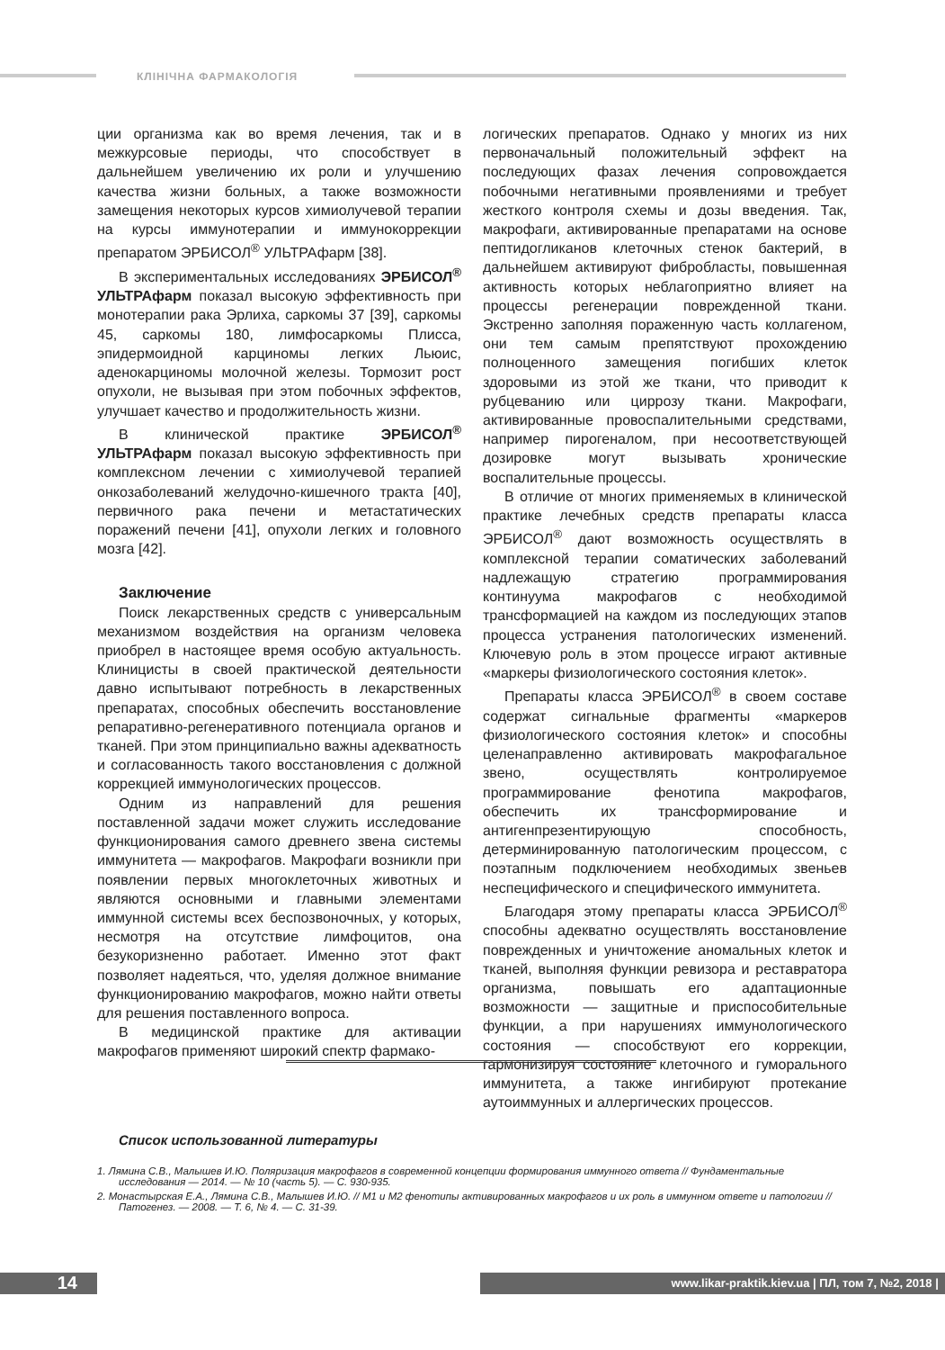КЛІНІЧНА ФАРМАКОЛОГІЯ
ции организма как во время лечения, так и в межкурсовые периоды, что способствует в дальнейшем увеличению их роли и улучшению качества жизни больных, а также возможности замещения некоторых курсов химиолучевой терапии на курсы иммунотерапии и иммунокоррекции препаратом ЭРБИСОЛ<sup>®</sup> УЛЬТРАфарм [38].
В экспериментальных исследованиях ЭРБИСОЛ<sup>®</sup> УЛЬТРАфарм показал высокую эффективность при монотерапии рака Эрлиха, саркомы 37 [39], саркомы 45, саркомы 180, лимфосаркомы Плисса, эпидермоидной карциномы легких Льюис, аденокарциномы молочной железы. Тормозит рост опухоли, не вызывая при этом побочных эффектов, улучшает качество и продолжительность жизни.
В клинической практике ЭРБИСОЛ<sup>®</sup> УЛЬТРАфарм показал высокую эффективность при комплексном лечении с химиолучевой терапией онкозаболеваний желудочно-кишечного тракта [40], первичного рака печени и метастатических поражений печени [41], опухоли легких и головного мозга [42].
Заключение
Поиск лекарственных средств с универсальным механизмом воздействия на организм человека приобрел в настоящее время особую актуальность. Клиницисты в своей практической деятельности давно испытывают потребность в лекарственных препаратах, способных обеспечить восстановление репаративно-регенеративного потенциала органов и тканей. При этом принципиально важны адекватность и согласованность такого восстановления с должной коррекцией иммунологических процессов.
Одним из направлений для решения поставленной задачи может служить исследование функционирования самого древнего звена системы иммунитета — макрофагов. Макрофаги возникли при появлении первых многоклеточных животных и являются основными и главными элементами иммунной системы всех беспозвоночных, у которых, несмотря на отсутствие лимфоцитов, она безукоризненно работает. Именно этот факт позволяет надеяться, что, уделяя должное внимание функционированию макрофагов, можно найти ответы для решения поставленного вопроса.
В медицинской практике для активации макрофагов применяют широкий спектр фармако-
логических препаратов. Однако у многих из них первоначальный положительный эффект на последующих фазах лечения сопровождается побочными негативными проявлениями и требует жесткого контроля схемы и дозы введения. Так, макрофаги, активированные препаратами на основе пептидогликанов клеточных стенок бактерий, в дальнейшем активируют фибробласты, повышенная активность которых неблагоприятно влияет на процессы регенерации поврежденной ткани. Экстренно заполняя пораженную часть коллагеном, они тем самым препятствуют прохождению полноценного замещения погибших клеток здоровыми из этой же ткани, что приводит к рубцеванию или циррозу ткани. Макрофаги, активированные провоспалительными средствами, например пирогеналом, при несоответствующей дозировке могут вызывать хронические воспалительные процессы.
В отличие от многих применяемых в клинической практике лечебных средств препараты класса ЭРБИСОЛ<sup>®</sup> дают возможность осуществлять в комплексной терапии соматических заболеваний надлежащую стратегию программирования континуума макрофагов с необходимой трансформацией на каждом из последующих этапов процесса устранения патологических изменений. Ключевую роль в этом процессе играют активные «маркеры физиологического состояния клеток».
Препараты класса ЭРБИСОЛ<sup>®</sup> в своем составе содержат сигнальные фрагменты «маркеров физиологического состояния клеток» и способны целенаправленно активировать макрофагальное звено, осуществлять контролируемое программирование фенотипа макрофагов, обеспечить их трансформирование и антигенпрезентирующую способность, детерминированную патологическим процессом, с поэтапным подключением необходимых звеньев неспецифического и специфического иммунитета.
Благодаря этому препараты класса ЭРБИСОЛ<sup>®</sup> способны адекватно осуществлять восстановление поврежденных и уничтожение аномальных клеток и тканей, выполняя функции ревизора и реставратора организма, повышать его адаптационные возможности — защитные и приспособительные функции, а при нарушениях иммунологического состояния — способствуют его коррекции, гармонизируя состояние клеточного и гуморального иммунитета, а также ингибируют протекание аутоиммунных и аллергических процессов.
Список использованной литературы
1. Лямина С.В., Малышев И.Ю. Поляризация макрофагов в современной концепции формирования иммунного ответа // Фундаментальные исследования — 2014. — № 10 (часть 5). — С. 930-935.
2. Монастырская Е.А., Лямина С.В., Малышев И.Ю. // М1 и М2 фенотипы активированных макрофагов и их роль в иммунном ответе и патологии // Патогенез. — 2008. — Т. 6, № 4. — С. 31-39.
14 www.likar-praktik.kiev.ua | ПЛ, том 7, №2, 2018 |